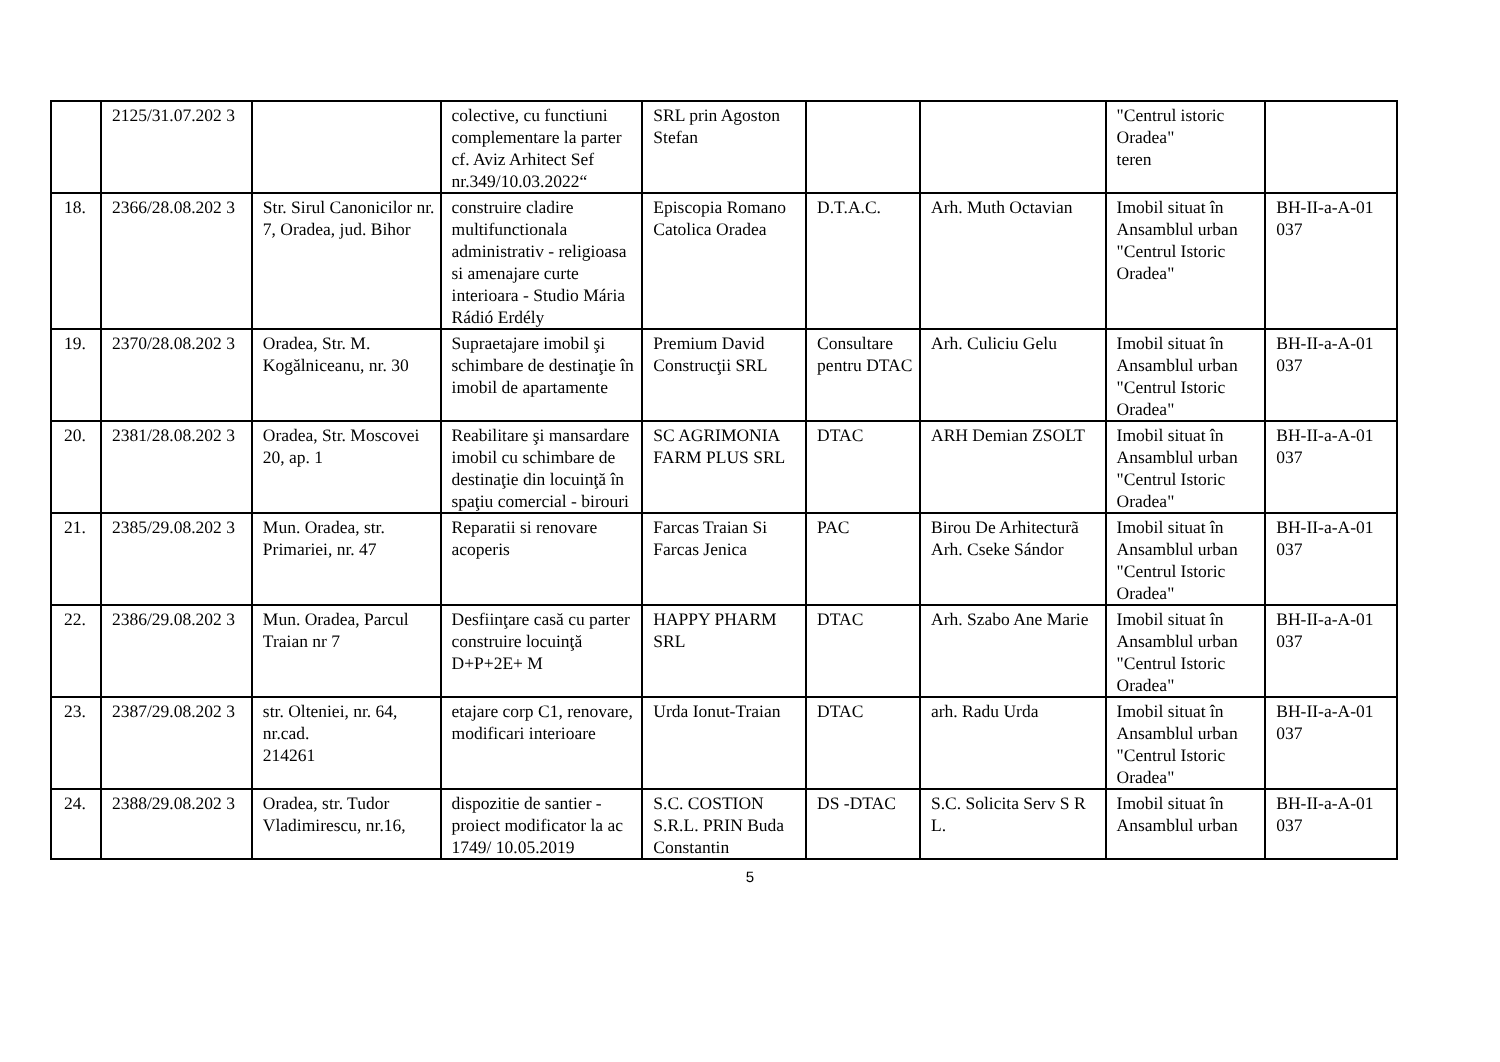| | 2125/31.07.202 3 | | colective, cu functiuni complementare la parter cf. Aviz Arhitect Sef nr.349/10.03.2022“ | SRL prin Agoston Stefan | | | "Centrul istoric Oradea" teren | |
| 18. | 2366/28.08.202 3 | Str. Sirul Canonicilor nr. 7, Oradea, jud. Bihor | construire cladire multifunctionala administrativ - religioasa si amenajare curte interioara - Studio Mária Rádió Erdély | Episcopia Romano Catolica Oradea | D.T.A.C. | Arh. Muth Octavian | Imobil situat în Ansamblul urban "Centrul Istoric Oradea" | BH-II-a-A-01 037 |
| 19. | 2370/28.08.202 3 | Oradea, Str. M. Kogălniceanu, nr. 30 | Supraetajare imobil şi schimbare de destinaţie în imobil de apartamente | Premium David Construcţii SRL | Consultare pentru DTAC | Arh. Culiciu Gelu | Imobil situat în Ansamblul urban "Centrul Istoric Oradea" | BH-II-a-A-01 037 |
| 20. | 2381/28.08.202 3 | Oradea, Str. Moscovei 20, ap. 1 | Reabilitare şi mansardare imobil cu schimbare de destinaţie din locuinţă în spaţiu comercial - birouri | SC AGRIMONIA FARM PLUS SRL | DTAC | ARH Demian ZSOLT | Imobil situat în Ansamblul urban "Centrul Istoric Oradea" | BH-II-a-A-01 037 |
| 21. | 2385/29.08.202 3 | Mun. Oradea, str. Primariei, nr. 47 | Reparatii si renovare acoperis | Farcas Traian Si Farcas Jenica | PAC | Birou De Arhitecturã Arh. Cseke Sándor | Imobil situat în Ansamblul urban "Centrul Istoric Oradea" | BH-II-a-A-01 037 |
| 22. | 2386/29.08.202 3 | Mun. Oradea, Parcul Traian nr 7 | Desfiinţare casă cu parter construire locuinţă D+P+2E+ M | HAPPY PHARM SRL | DTAC | Arh. Szabo Ane Marie | Imobil situat în Ansamblul urban "Centrul Istoric Oradea" | BH-II-a-A-01 037 |
| 23. | 2387/29.08.202 3 | str. Olteniei, nr. 64, nr.cad. 214261 | etajare corp C1, renovare, modificari interioare | Urda Ionut-Traian | DTAC | arh. Radu Urda | Imobil situat în Ansamblul urban "Centrul Istoric Oradea" | BH-II-a-A-01 037 |
| 24. | 2388/29.08.202 3 | Oradea, str. Tudor Vladimirescu, nr.16, | dispozitie de santier - proiect modificator la ac 1749/ 10.05.2019 | S.C. COSTION S.R.L. PRIN Buda Constantin | DS -DTAC | S.C. Solicita Serv S R L. | Imobil situat în Ansamblul urban | BH-II-a-A-01 037 |
5